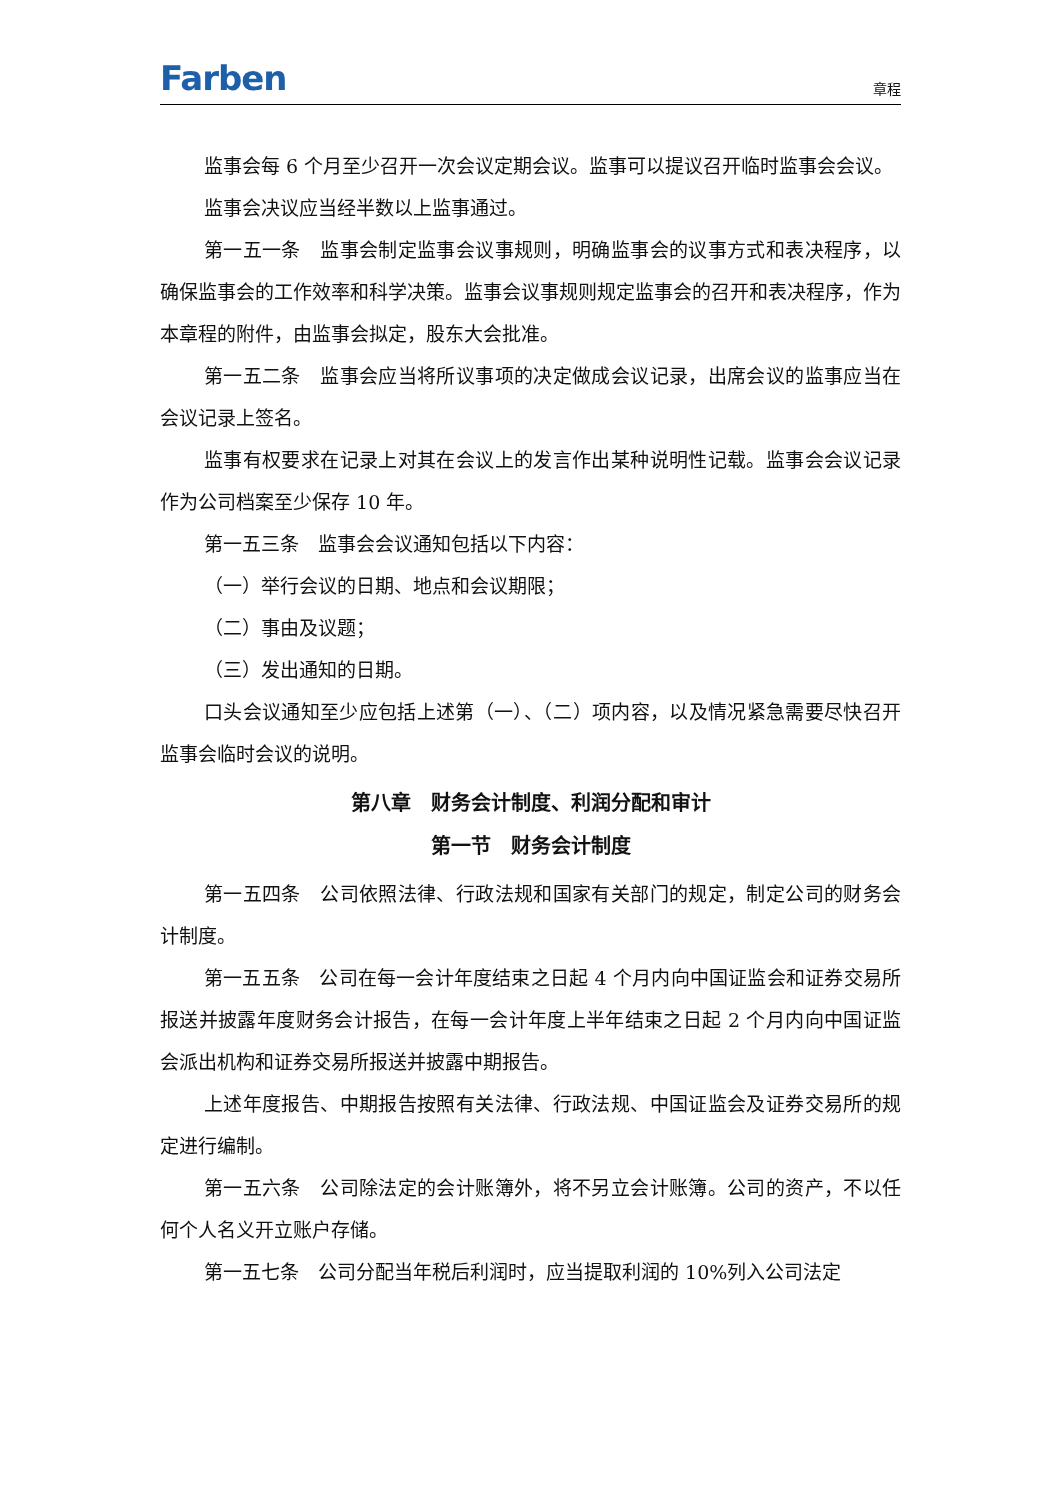Farben 章程
监事会每 6 个月至少召开一次会议定期会议。监事可以提议召开临时监事会会议。
监事会决议应当经半数以上监事通过。
第一五一条　监事会制定监事会议事规则，明确监事会的议事方式和表决程序，以确保监事会的工作效率和科学决策。监事会议事规则规定监事会的召开和表决程序，作为本章程的附件，由监事会拟定，股东大会批准。
第一五二条　监事会应当将所议事项的决定做成会议记录，出席会议的监事应当在会议记录上签名。
监事有权要求在记录上对其在会议上的发言作出某种说明性记载。监事会会议记录作为公司档案至少保存 10 年。
第一五三条　监事会会议通知包括以下内容：
（一）举行会议的日期、地点和会议期限；
（二）事由及议题；
（三）发出通知的日期。
口头会议通知至少应包括上述第（一）、（二）项内容，以及情况紧急需要尽快召开监事会临时会议的说明。
第八章　财务会计制度、利润分配和审计
第一节　财务会计制度
第一五四条　公司依照法律、行政法规和国家有关部门的规定，制定公司的财务会计制度。
第一五五条　公司在每一会计年度结束之日起 4 个月内向中国证监会和证券交易所报送并披露年度财务会计报告，在每一会计年度上半年结束之日起 2 个月内向中国证监会派出机构和证券交易所报送并披露中期报告。
上述年度报告、中期报告按照有关法律、行政法规、中国证监会及证券交易所的规定进行编制。
第一五六条　公司除法定的会计账簿外，将不另立会计账簿。公司的资产，不以任何个人名义开立账户存储。
第一五七条　公司分配当年税后利润时，应当提取利润的 10%列入公司法定